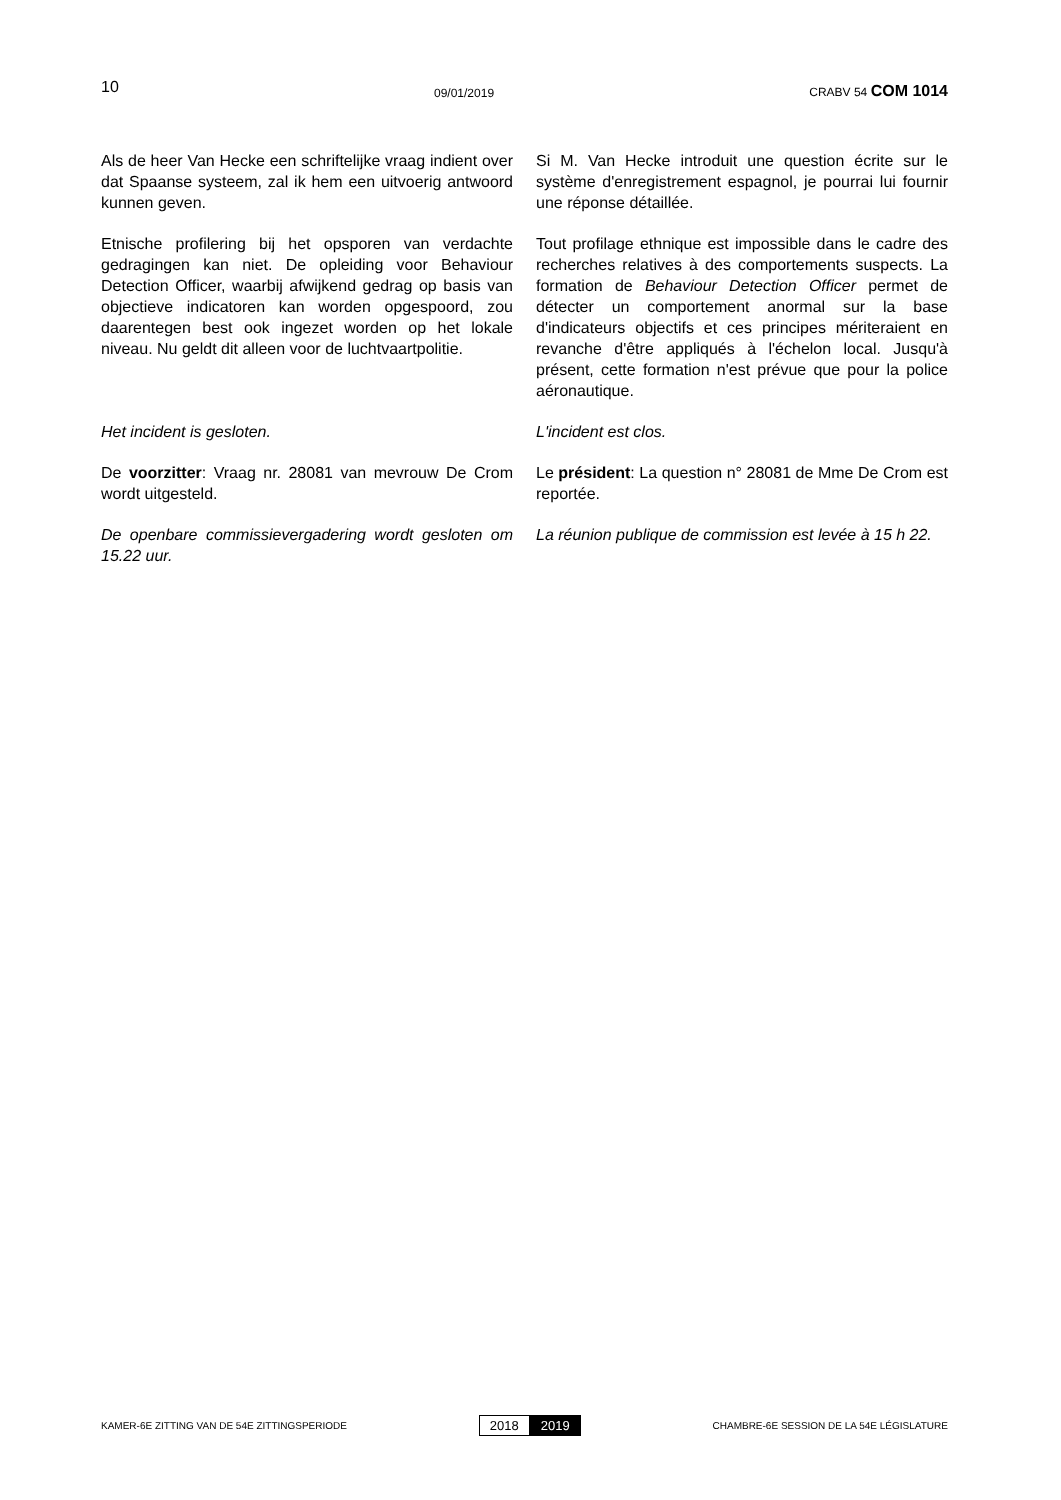10 09/01/2019 CRABV 54 COM 1014
Als de heer Van Hecke een schriftelijke vraag indient over dat Spaanse systeem, zal ik hem een uitvoerig antwoord kunnen geven.
Si M. Van Hecke introduit une question écrite sur le système d'enregistrement espagnol, je pourrai lui fournir une réponse détaillée.
Etnische profilering bij het opsporen van verdachte gedragingen kan niet. De opleiding voor Behaviour Detection Officer, waarbij afwijkend gedrag op basis van objectieve indicatoren kan worden opgespoord, zou daarentegen best ook ingezet worden op het lokale niveau. Nu geldt dit alleen voor de luchtvaartpolitie.
Tout profilage ethnique est impossible dans le cadre des recherches relatives à des comportements suspects. La formation de Behaviour Detection Officer permet de détecter un comportement anormal sur la base d'indicateurs objectifs et ces principes mériteraient en revanche d'être appliqués à l'échelon local. Jusqu'à présent, cette formation n'est prévue que pour la police aéronautique.
Het incident is gesloten. L'incident est clos.
De voorzitter: Vraag nr. 28081 van mevrouw De Crom wordt uitgesteld.
Le président: La question n° 28081 de Mme De Crom est reportée.
De openbare commissievergadering wordt gesloten om 15.22 uur.
La réunion publique de commission est levée à 15 h 22.
KAMER-6E ZITTING VAN DE 54E ZITTINGSPERIODE 2018 2019 CHAMBRE-6E SESSION DE LA 54E LÉGISLATURE